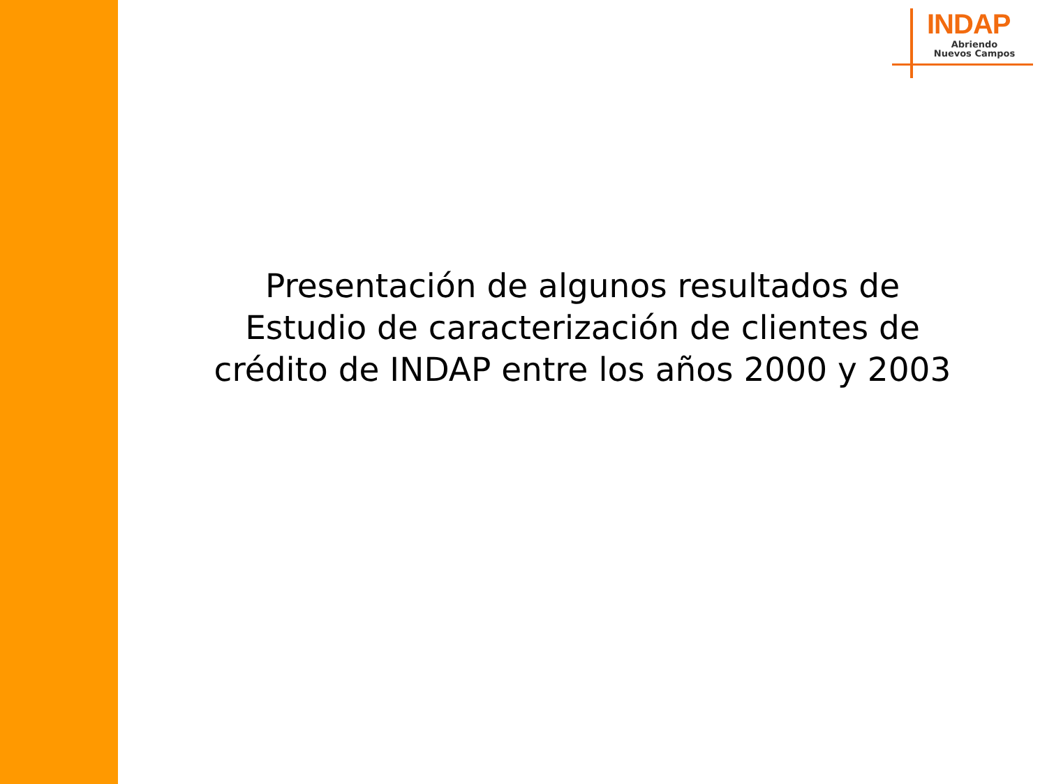INDAP
Abriendo
Nuevos Campos
Presentación de algunos resultados de
Estudio de caracterización de clientes de
crédito de INDAP entre los años 2000 y 2003